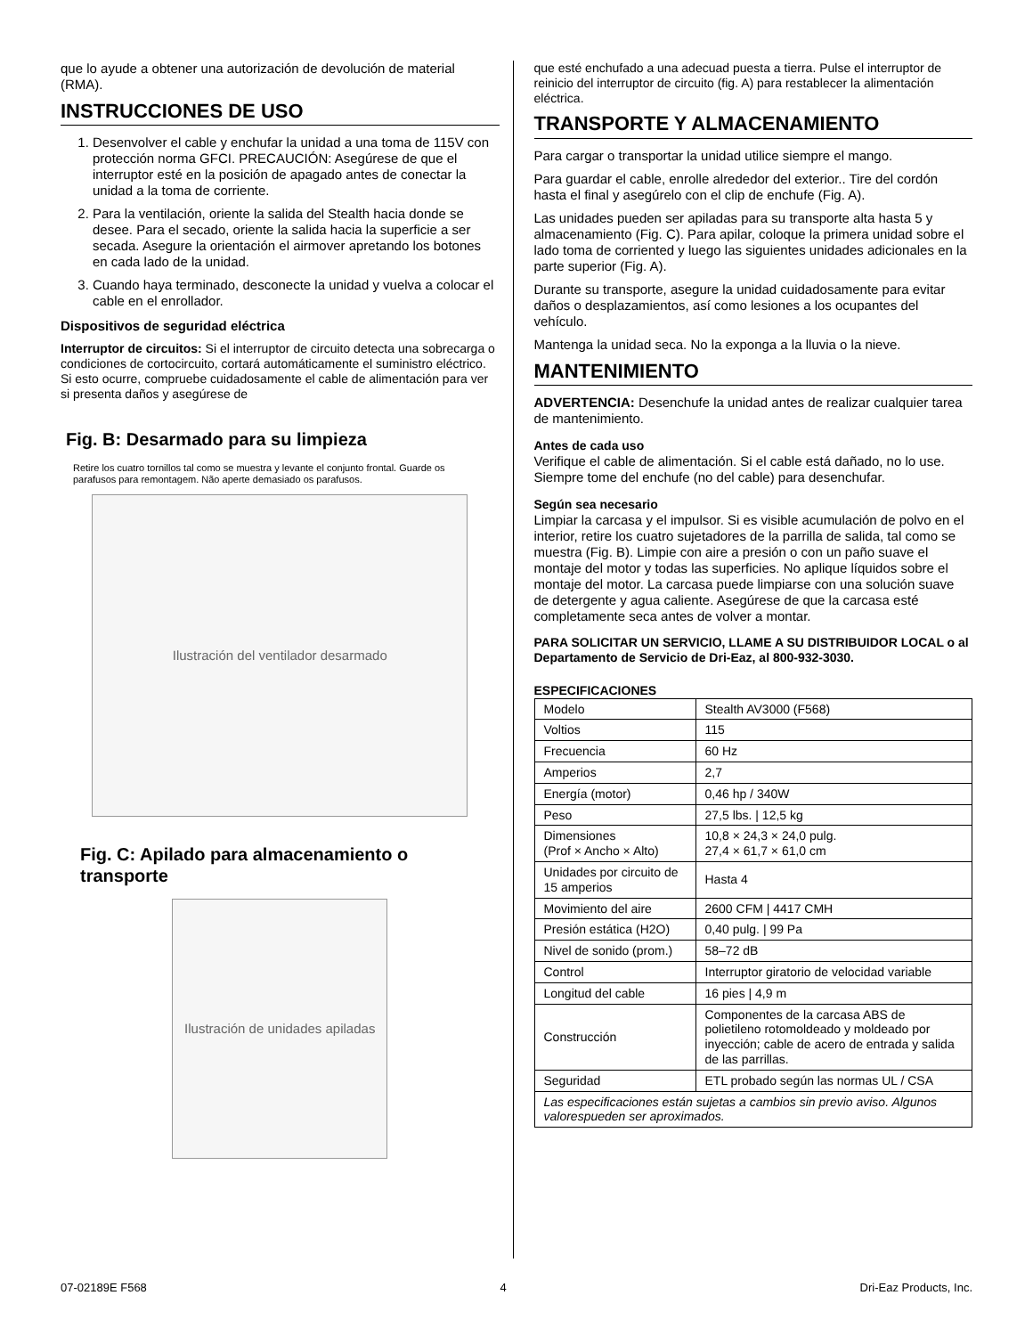que lo ayude a obtener una autorización de devolución de material (RMA).
INSTRUCCIONES DE USO
1. Desenvolver el cable y enchufar la unidad a una toma de 115V con protección norma GFCI. PRECAUCIÓN: Asegúrese de que el interruptor esté en la posición de apagado antes de conectar la unidad a la toma de corriente.
2. Para la ventilación, oriente la salida del Stealth hacia donde se desee. Para el secado, oriente la salida hacia la superficie a ser secada. Asegure la orientación el airmover apretando los botones en cada lado de la unidad.
3. Cuando haya terminado, desconecte la unidad y vuelva a colocar el cable en el enrollador.
Dispositivos de seguridad eléctrica
Interruptor de circuitos: Si el interruptor de circuito detecta una sobrecarga o condiciones de cortocircuito, cortará automáticamente el suministro eléctrico. Si esto ocurre, compruebe cuidadosamente el cable de alimentación para ver si presenta daños y asegúrese de
Fig. B: Desarmado para su limpieza
Retire los cuatro tornillos tal como se muestra y levante el conjunto frontal. Guarde os parafusos para remontagem. Não aperte demasiado os parafusos.
Ilustración del ventilador desarmado
Fig. C: Apilado para almacenamiento o transporte
Ilustración de unidades apiladas
que esté enchufado a una adecuad puesta a tierra. Pulse el interruptor de reinicio del interruptor de circuito (fig. A) para restablecer la alimentación eléctrica.
TRANSPORTE Y ALMACENAMIENTO
Para cargar o transportar la unidad utilice siempre el mango.
Para guardar el cable, enrolle alrededor del exterior.. Tire del cordón hasta el final y asegúrelo con el clip de enchufe (Fig. A).
Las unidades pueden ser apiladas para su transporte alta hasta 5 y almacenamiento (Fig. C). Para apilar, coloque la primera unidad sobre el lado toma de corriented y luego las siguientes unidades adicionales en la parte superior (Fig. A).
Durante su transporte, asegure la unidad cuidadosamente para evitar daños o desplazamientos, así como lesiones a los ocupantes del vehículo.
Mantenga la unidad seca. No la exponga a la lluvia o la nieve.
MANTENIMIENTO
ADVERTENCIA: Desenchufe la unidad antes de realizar cualquier tarea de mantenimiento.
Antes de cada uso
Verifique el cable de alimentación. Si el cable está dañado, no lo use. Siempre tome del enchufe (no del cable) para desenchufar.
Según sea necesario
Limpiar la carcasa y el impulsor. Si es visible acumulación de polvo en el interior, retire los cuatro sujetadores de la parrilla de salida, tal como se muestra (Fig. B). Limpie con aire a presión o con un paño suave el montaje del motor y todas las superficies. No aplique líquidos sobre el montaje del motor. La carcasa puede limpiarse con una solución suave de detergente y agua caliente. Asegúrese de que la carcasa esté completamente seca antes de volver a montar.
PARA SOLICITAR UN SERVICIO, LLAME A SU DISTRIBUIDOR LOCAL o al Departamento de Servicio de Dri-Eaz, al 800-932-3030.
ESPECIFICACIONES
| Modelo | Stealth AV3000 (F568) |
| Voltios | 115 |
| Frecuencia | 60 Hz |
| Amperios | 2,7 |
| Energía (motor) | 0,46 hp / 340W |
| Peso | 27,5 lbs. / 12,5 kg |
| Dimensiones (Prof × Ancho × Alto) | 10,8 × 24,3 × 24,0 pulg. 27,4 × 61,7 × 61,0 cm |
| Unidades por circuito de 15 amperios | Hasta 4 |
| Movimiento del aire | 2600 CFM / 4417 CMH |
| Presión estática (H2O) | 0,40 pulg. / 99 Pa |
| Nivel de sonido (prom.) | 58–72 dB |
| Control | Interruptor giratorio de velocidad variable |
| Longitud del cable | 16 pies / 4,9 m |
| Construcción | Componentes de la carcasa ABS de polietileno rotomoldeado y moldeado por inyección; cable de acero de entrada y salida de las parrillas. |
| Seguridad | ETL probado según las normas UL / CSA |
| Las especificaciones están sujetas a cambios sin previo aviso. Algunos valorespueden ser aproximados. | |
07-02189E F568 4 Dri-Eaz Products, Inc.